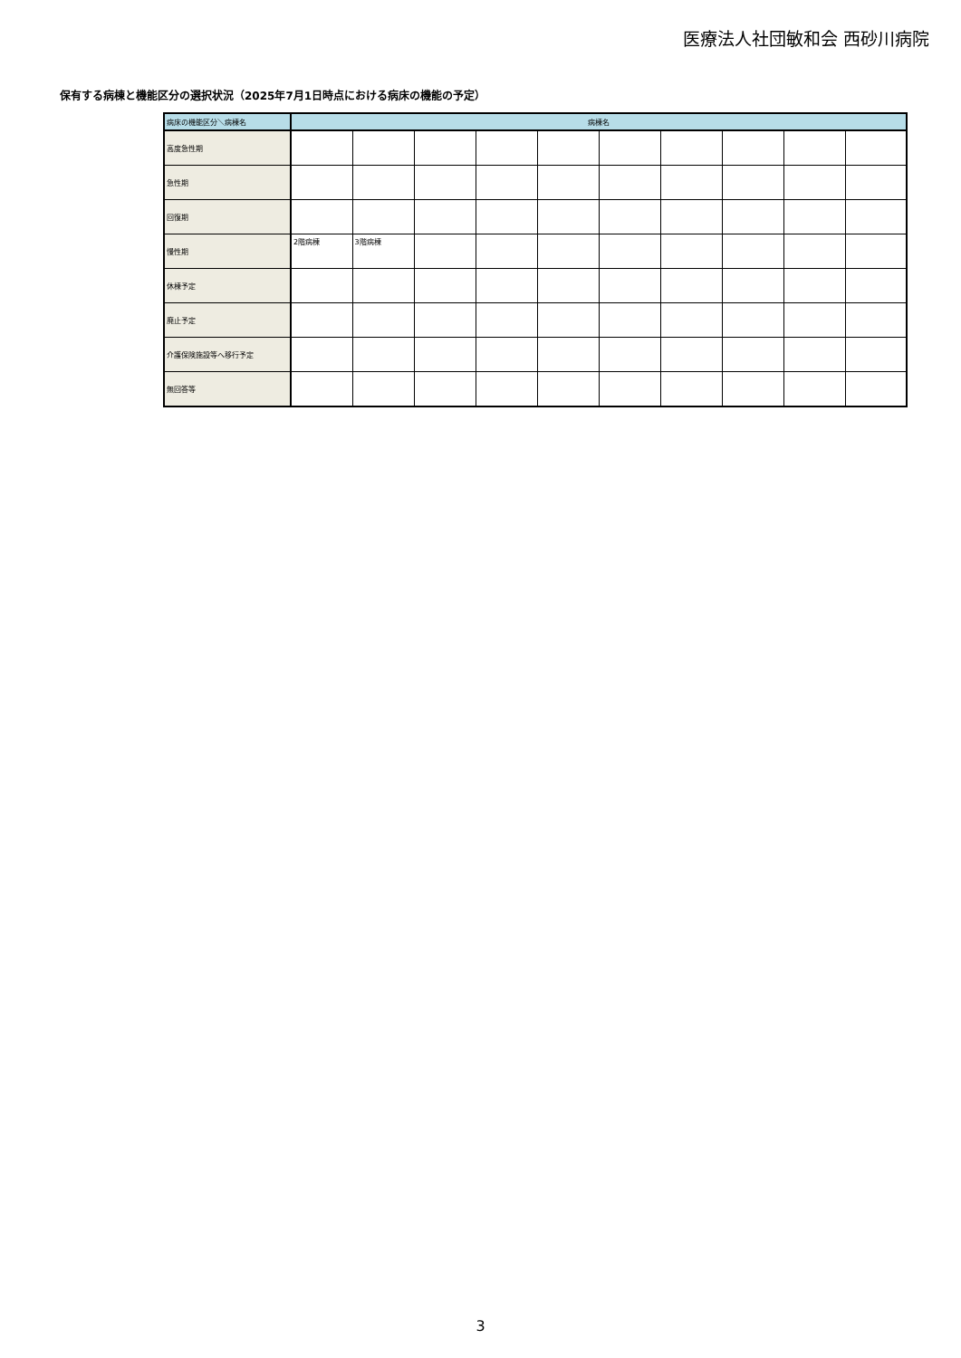医療法人社団敏和会 西砂川病院
保有する病棟と機能区分の選択状況（2025年7月1日時点における病床の機能の予定）
| 病床の機能区分＼病棟名 | 病棟名 | | | | | | | | | |
| --- | --- | --- | --- | --- | --- | --- | --- | --- | --- | --- |
| 高度急性期 | | | | | | | | | | |
| 急性期 | | | | | | | | | | |
| 回復期 | | | | | | | | | | |
| 慢性期 | 2階病棟 | 3階病棟 | | | | | | | | |
| 休棟予定 | | | | | | | | | | |
| 廃止予定 | | | | | | | | | | |
| 介護保険施設等へ移行予定 | | | | | | | | | | |
| 無回答等 | | | | | | | | | | |
3